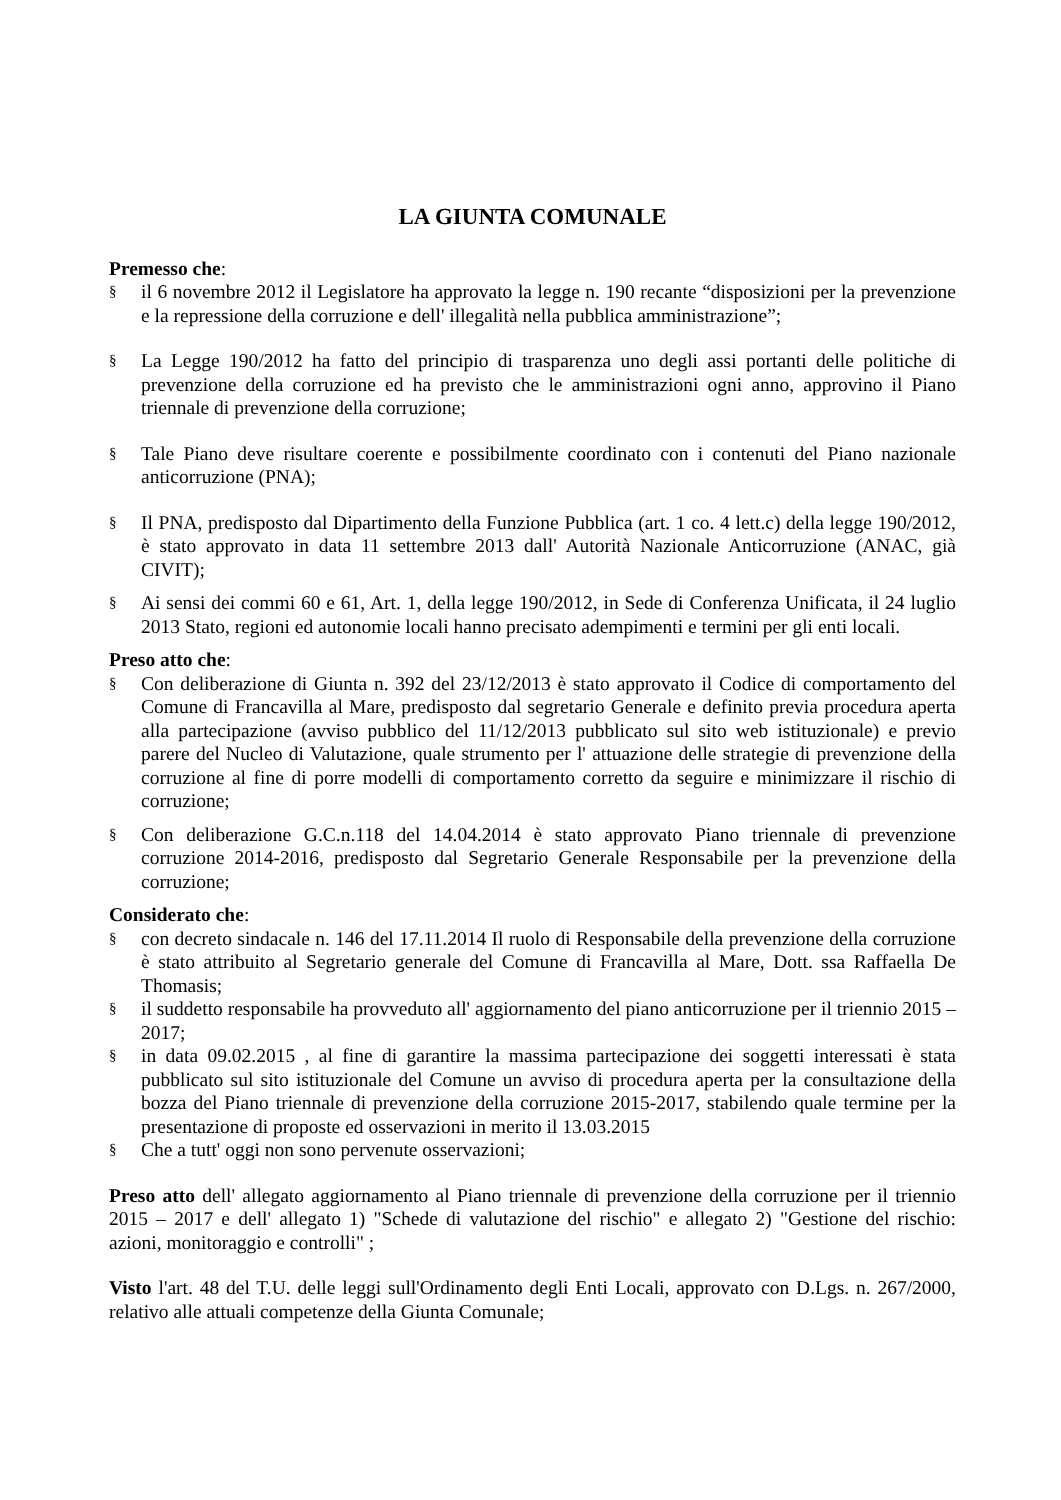LA GIUNTA COMUNALE
Premesso che:
§ il 6 novembre 2012 il Legislatore ha approvato la legge n. 190 recante “disposizioni per la prevenzione e la repressione della corruzione e dell' illegalità nella pubblica amministrazione”;
§ La Legge 190/2012 ha fatto del principio di trasparenza uno degli assi portanti delle politiche di prevenzione della corruzione ed ha previsto che le amministrazioni ogni anno, approvino il Piano triennale di prevenzione della corruzione;
§ Tale Piano deve risultare coerente e possibilmente coordinato con i contenuti del Piano nazionale anticorruzione (PNA);
§ Il PNA, predisposto dal Dipartimento della Funzione Pubblica (art. 1 co. 4 lett.c) della legge 190/2012, è stato approvato in data 11 settembre 2013 dall' Autorità Nazionale Anticorruzione (ANAC, già CIVIT);
§ Ai sensi dei commi 60 e 61, Art. 1, della legge 190/2012, in Sede di Conferenza Unificata, il 24 luglio 2013 Stato, regioni ed autonomie locali hanno precisato adempimenti e termini per gli enti locali.
Preso atto che:
§ Con deliberazione di Giunta n. 392 del 23/12/2013 è stato approvato il Codice di comportamento del Comune di Francavilla al Mare, predisposto dal segretario Generale e definito previa procedura aperta alla partecipazione (avviso pubblico del 11/12/2013 pubblicato sul sito web istituzionale) e previo parere del Nucleo di Valutazione, quale strumento per l' attuazione delle strategie di prevenzione della corruzione al fine di porre modelli di comportamento corretto da seguire e minimizzare il rischio di corruzione;
§ Con deliberazione G.C.n.118 del 14.04.2014 è stato approvato Piano triennale di prevenzione corruzione 2014-2016, predisposto dal Segretario Generale Responsabile per la prevenzione della corruzione;
Considerato che:
§ con decreto sindacale n. 146 del 17.11.2014 Il ruolo di Responsabile della prevenzione della corruzione è stato attribuito al Segretario generale del Comune di Francavilla al Mare, Dott. ssa Raffaella De Thomasis;
§ il suddetto responsabile ha provveduto all' aggiornamento del piano anticorruzione per il triennio 2015 – 2017;
§ in data 09.02.2015 , al fine di garantire la massima partecipazione dei soggetti interessati è stata pubblicato sul sito istituzionale del Comune un avviso di procedura aperta per la consultazione della bozza del Piano triennale di prevenzione della corruzione 2015-2017, stabilendo quale termine per la presentazione di proposte ed osservazioni in merito il 13.03.2015
§ Che a tutt' oggi non sono pervenute osservazioni;
Preso atto dell' allegato aggiornamento al Piano triennale di prevenzione della corruzione per il triennio 2015 – 2017 e dell' allegato 1) "Schede di valutazione del rischio" e allegato 2) "Gestione del rischio: azioni, monitoraggio e controlli" ;
Visto l'art. 48 del T.U. delle leggi sull'Ordinamento degli Enti Locali, approvato con D.Lgs. n. 267/2000, relativo alle attuali competenze della Giunta Comunale;